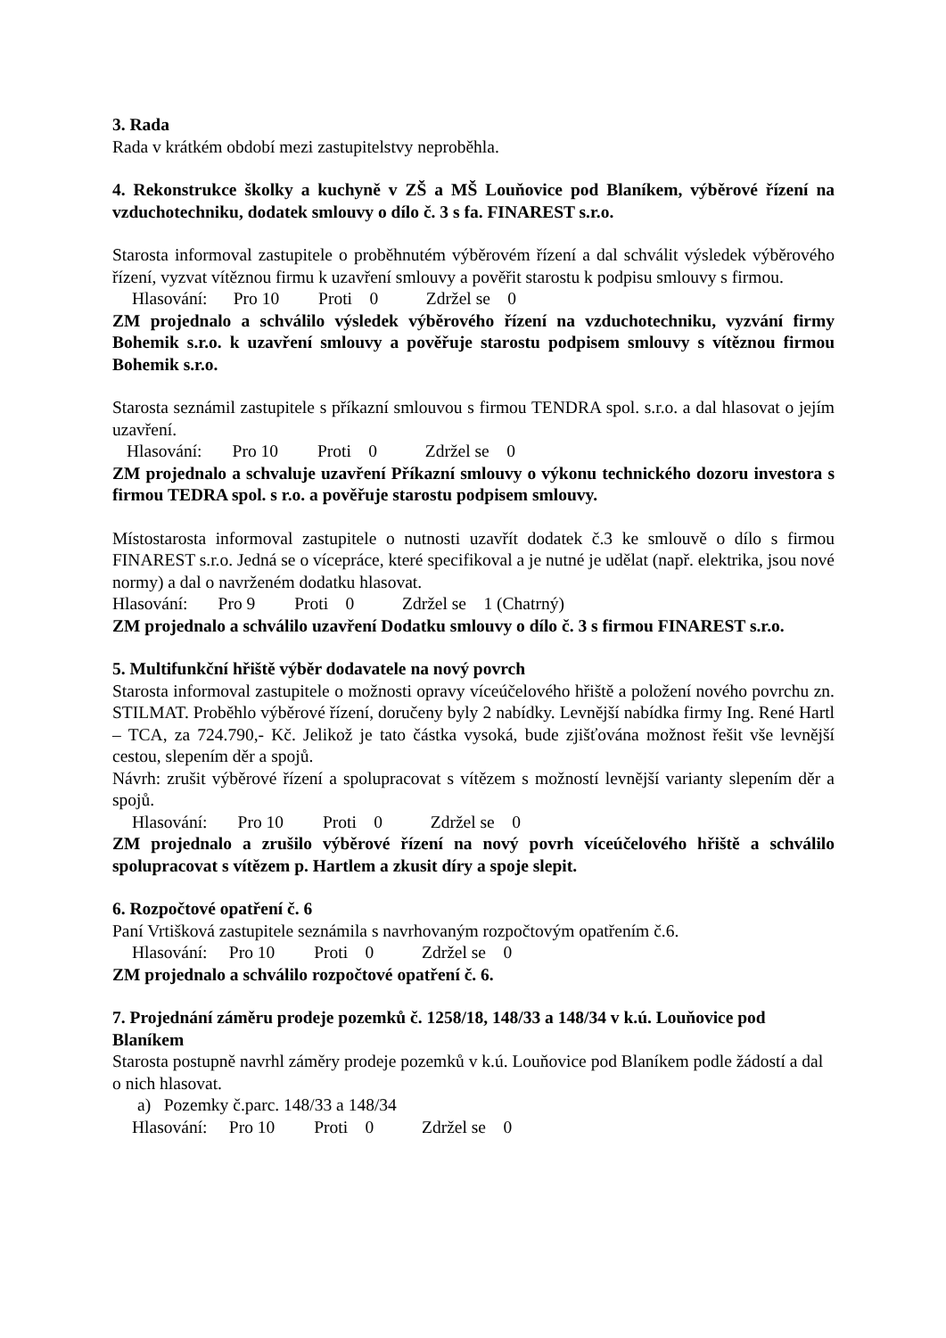3. Rada
Rada v krátkém období mezi zastupitelstvy neproběhla.
4. Rekonstrukce školky a kuchyně v ZŠ a MŠ Louňovice pod Blaníkem, výběrové řízení na vzduchotechniku, dodatek smlouvy o dílo č. 3 s fa. FINAREST s.r.o.
Starosta informoval zastupitele o proběhnutém výběrovém řízení a dal schválit výsledek výběrového řízení, vyzvat vítěznou firmu k uzavření smlouvy a pověřit starostu k podpisu smlouvy s firmou.
Hlasování: Pro 10 Proti 0 Zdržel se 0
ZM projednalo a schválilo výsledek výběrového řízení na vzduchotechniku, vyzvání firmy Bohemik s.r.o. k uzavření smlouvy a pověřuje starostu podpisem smlouvy s vítěznou firmou Bohemik s.r.o.
Starosta seznámil zastupitele s příkazní smlouvou s firmou TENDRA spol. s.r.o. a dal hlasovat o jejím uzavření.
Hlasování: Pro 10 Proti 0 Zdržel se 0
ZM projednalo a schvaluje uzavření Příkazní smlouvy o výkonu technického dozoru investora s firmou TEDRA spol. s r.o. a pověřuje starostu podpisem smlouvy.
Místostarosta informoval zastupitele o nutnosti uzavřít dodatek č.3 ke smlouvě o dílo s firmou FINAREST s.r.o. Jedná se o vícepráce, které specifikoval a je nutné je udělat (např. elektrika, jsou nové normy) a dal o navrženém dodatku hlasovat.
Hlasování: Pro 9 Proti 0 Zdržel se 1 (Chatrný)
ZM projednalo a schválilo uzavření Dodatku smlouvy o dílo č. 3 s firmou FINAREST s.r.o.
5. Multifunkční hřiště výběr dodavatele na nový povrch
Starosta informoval zastupitele o možnosti opravy víceúčelového hřiště a položení nového povrchu zn. STILMAT. Proběhlo výběrové řízení, doručeny byly 2 nabídky. Levnější nabídka firmy Ing. René Hartl – TCA, za 724.790,- Kč. Jelikož je tato částka vysoká, bude zjišťována možnost řešit vše levnější cestou, slepením děr a spojů.
Návrh: zrušit výběrové řízení a spolupracovat s vítězem s možností levnější varianty slepením děr a spojů.
Hlasování: Pro 10 Proti 0 Zdržel se 0
ZM projednalo a zrušilo výběrové řízení na nový povrh víceúčelového hřiště a schválilo spolupracovat s vítězem p. Hartlem a zkusit díry a spoje slepit.
6. Rozpočtové opatření č. 6
Paní Vrtišková zastupitele seznámila s navrhovaným rozpočtovým opatřením č.6.
Hlasování: Pro 10 Proti 0 Zdržel se 0
ZM projednalo a schválilo rozpočtové opatření č. 6.
7. Projednání záměru prodeje pozemků č. 1258/18, 148/33 a 148/34 v k.ú. Louňovice pod Blaníkem
Starosta postupně navrhl záměry prodeje pozemků v k.ú. Louňovice pod Blaníkem podle žádostí a dal o nich hlasovat.
a) Pozemky č.parc. 148/33 a 148/34
Hlasování: Pro 10 Proti 0 Zdržel se 0